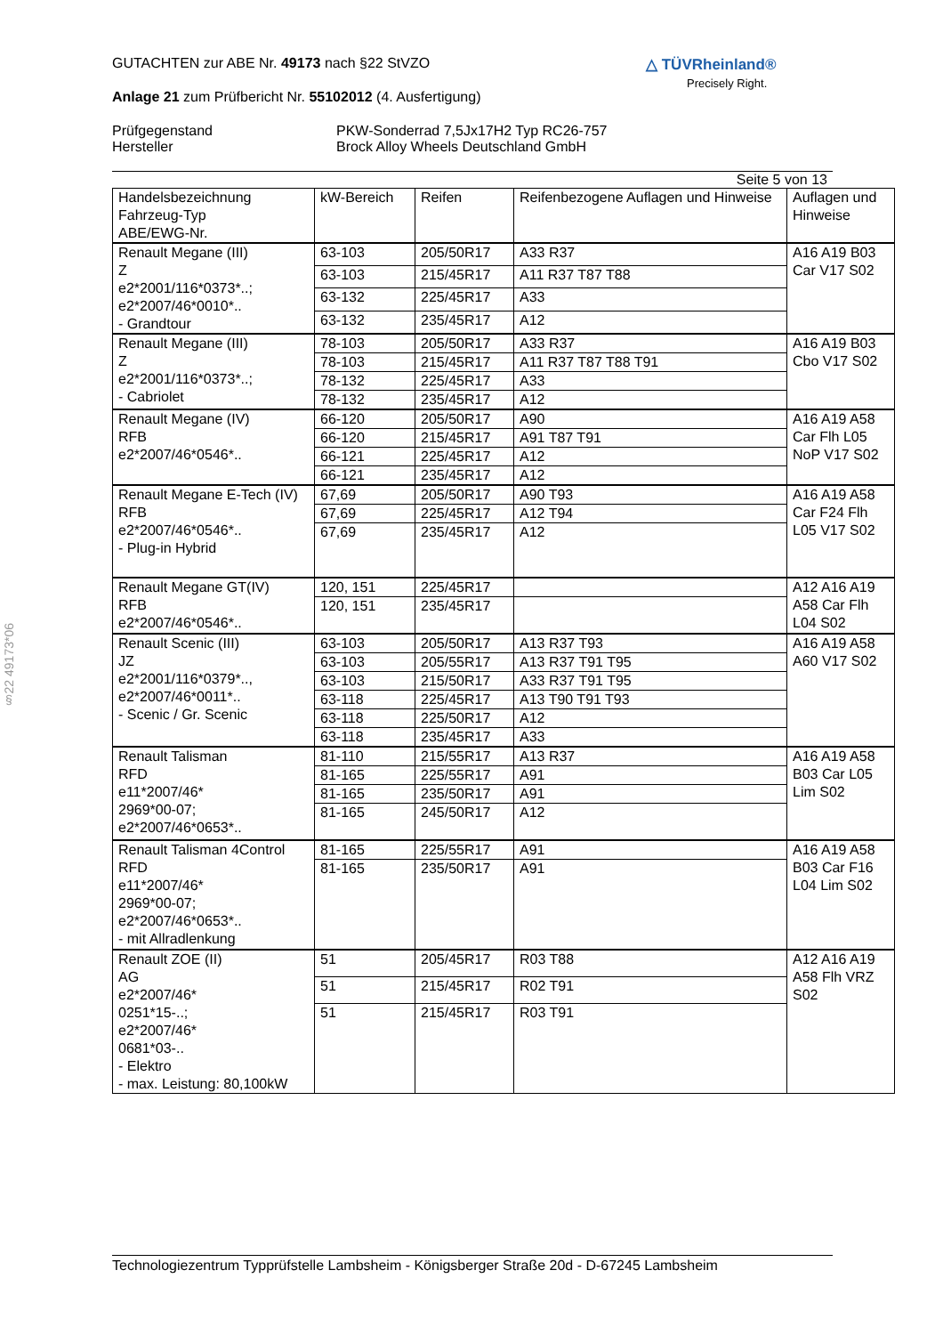§22 49173*06
△ TÜVRheinland®
Precisely Right.
GUTACHTEN zur ABE Nr. 49173 nach §22 StVZO
Anlage 21 zum Prüfbericht Nr. 55102012 (4. Ausfertigung)
Prüfgegenstand
Hersteller
PKW-Sonderrad 7,5Jx17H2 Typ RC26-757
Brock Alloy Wheels Deutschland GmbH
Seite 5 von 13
| Handelsbezeichnung Fahrzeug-Typ ABE/EWG-Nr. | kW-Bereich | Reifen | Reifenbezogene Auflagen und Hinweise | Auflagen und Hinweise |
| Renault Megane (III) Z e2*2001/116*0373*..; e2*2007/46*0010*.. - Grandtour | 63-103 | 205/50R17 | A33 R37 | A16 A19 B03 Car V17 S02 |
| | 63-103 | 215/45R17 | A11 R37 T87 T88 | |
| | 63-132 | 225/45R17 | A33 | |
| | 63-132 | 235/45R17 | A12 | |
| Renault Megane (III) Z e2*2001/116*0373*..; - Cabriolet | 78-103 | 205/50R17 | A33 R37 | A16 A19 B03 Cbo V17 S02 |
| | 78-103 | 215/45R17 | A11 R37 T87 T88 T91 | |
| | 78-132 | 225/45R17 | A33 | |
| | 78-132 | 235/45R17 | A12 | |
| Renault Megane (IV) RFB e2*2007/46*0546*.. | 66-120 | 205/50R17 | A90 | A16 A19 A58 Car Flh L05 NoP V17 S02 |
| | 66-120 | 215/45R17 | A91 T87 T91 | |
| | 66-121 | 225/45R17 | A12 | |
| | 66-121 | 235/45R17 | A12 | |
| Renault Megane E-Tech (IV) RFB e2*2007/46*0546*.. - Plug-in Hybrid | 67,69 | 205/50R17 | A90 T93 | A16 A19 A58 Car F24 Flh L05 V17 S02 |
| | 67,69 | 225/45R17 | A12 T94 | |
| | 67,69 | 235/45R17 | A12 | |
| Renault Megane GT(IV) RFB e2*2007/46*0546*.. | 120, 151 | 225/45R17 | | A12 A16 A19 A58 Car Flh L04 S02 |
| | 120, 151 | 235/45R17 | | |
| Renault Scenic (III) JZ e2*2001/116*0379*.., e2*2007/46*0011*.. - Scenic / Gr. Scenic | 63-103 | 205/50R17 | A13 R37 T93 | A16 A19 A58 A60 V17 S02 |
| | 63-103 | 205/55R17 | A13 R37 T91 T95 | |
| | 63-103 | 215/50R17 | A33 R37 T91 T95 | |
| | 63-118 | 225/45R17 | A13 T90 T91 T93 | |
| | 63-118 | 225/50R17 | A12 | |
| | 63-118 | 235/45R17 | A33 | |
| Renault Talisman RFD e11*2007/46* 2969*00-07; e2*2007/46*0653*.. | 81-110 | 215/55R17 | A13 R37 | A16 A19 A58 B03 Car L05 Lim S02 |
| | 81-165 | 225/55R17 | A91 | |
| | 81-165 | 235/50R17 | A91 | |
| | 81-165 | 245/50R17 | A12 | |
| Renault Talisman 4Control RFD e11*2007/46* 2969*00-07; e2*2007/46*0653*.. - mit Allradlenkung | 81-165 | 225/55R17 | A91 | A16 A19 A58 B03 Car F16 L04 Lim S02 |
| | 81-165 | 235/50R17 | A91 | |
| Renault ZOE (II) AG e2*2007/46* 0251*15-..; e2*2007/46* 0681*03-.. - Elektro - max. Leistung: 80,100kW | 51 | 205/45R17 | R03 T88 | A12 A16 A19 A58 Flh VRZ S02 |
| | 51 | 215/45R17 | R02 T91 | |
| | 51 | 215/45R17 | R03 T91 | |
Technologiezentrum Typprüfstelle Lambsheim - Königsberger Straße 20d - D-67245 Lambsheim